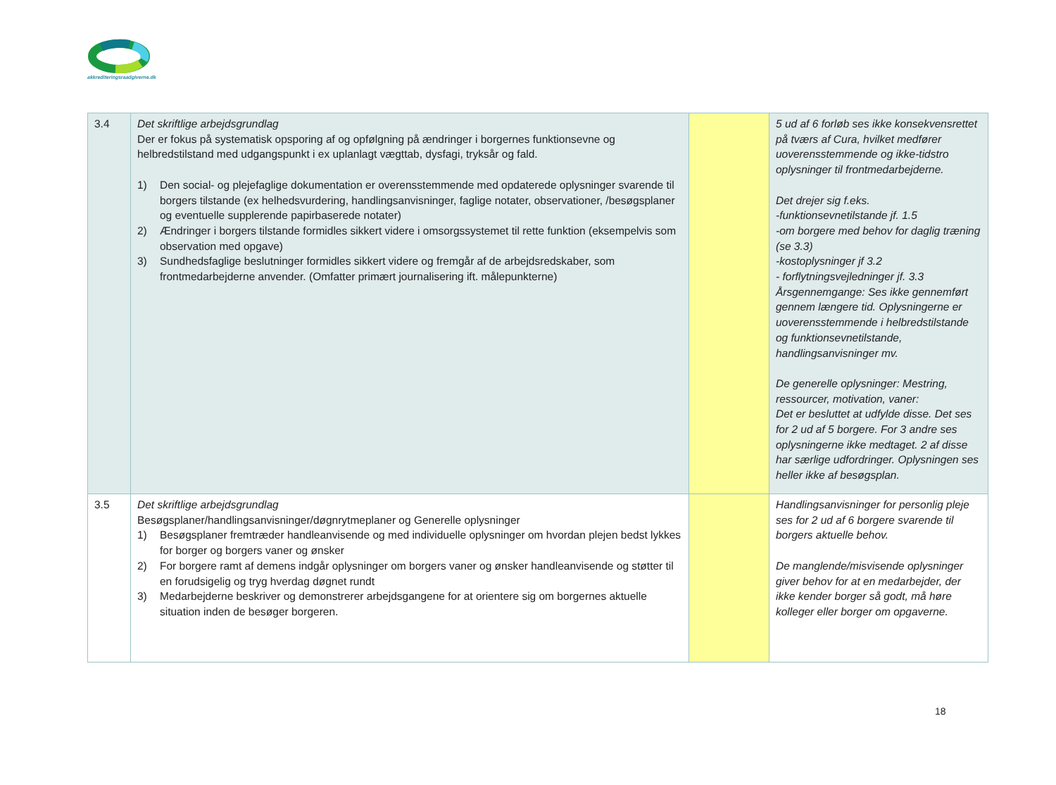akkrediteringsraadgiverne.dk
| 3.4 | Det skriftlige arbejdsgrundlag Der er fokus på systematisk opsporing af og opfølgning på ændringer i borgernes funktionsevne og helbredstilstand med udgangspunkt i ex uplanlagt vægttab, dysfagi, tryksår og fald. 1) Den social- og plejefaglige dokumentation er overensstemmende med opdaterede oplysninger svarende til borgers tilstande (ex helhedsvurdering, handlingsanvisninger, faglige notater, observationer, /besøgsplaner og eventuelle supplerende papirbaserede notater) 2) Ændringer i borgers tilstande formidles sikkert videre i omsorgssystemet til rette funktion (eksempelvis som observation med opgave) 3) Sundhedsfaglige beslutninger formidles sikkert videre og fremgår af de arbejdsredskaber, som frontmedarbejderne anvender. (Omfatter primært journalisering ift. målepunkterne) | | 5 ud af 6 forløb ses ikke konsekvensrettet på tværs af Cura, hvilket medfører uoverensstemmende og ikke-tidstro oplysninger til frontmedarbejderne. Det drejer sig f.eks. -funktionsevnetilstande jf. 1.5 -om borgere med behov for daglig træning (se 3.3) -kostoplysninger jf 3.2 - forflytningsvejledninger jf. 3.3 Årsgennemgange: Ses ikke gennemført gennem længere tid. Oplysningerne er uoverensstemmende i helbredstilstande og funktionsevnetilstande, handlingsanvisninger mv. De generelle oplysninger: Mestring, ressourcer, motivation, vaner: Det er besluttet at udfylde disse. Det ses for 2 ud af 5 borgere. For 3 andre ses oplysningerne ikke medtaget. 2 af disse har særlige udfordringer. Oplysningen ses heller ikke af besøgsplan. |
| 3.5 | Det skriftlige arbejdsgrundlag Besøgsplaner/handlingsanvisninger/døgnrytmeplaner og Generelle oplysninger 1) Besøgsplaner fremtræder handleanvisende og med individuelle oplysninger om hvordan plejen bedst lykkes for borger og borgers vaner og ønsker 2) For borgere ramt af demens indgår oplysninger om borgers vaner og ønsker handleanvisende og støtter til en forudsigelig og tryg hverdag døgnet rundt 3) Medarbejderne beskriver og demonstrerer arbejdsgangene for at orientere sig om borgernes aktuelle situation inden de besøger borgeren. | | Handlingsanvisninger for personlig pleje ses for 2 ud af 6 borgere svarende til borgers aktuelle behov. De manglende/misvisende oplysninger giver behov for at en medarbejder, der ikke kender borger så godt, må høre kolleger eller borger om opgaverne. |
18